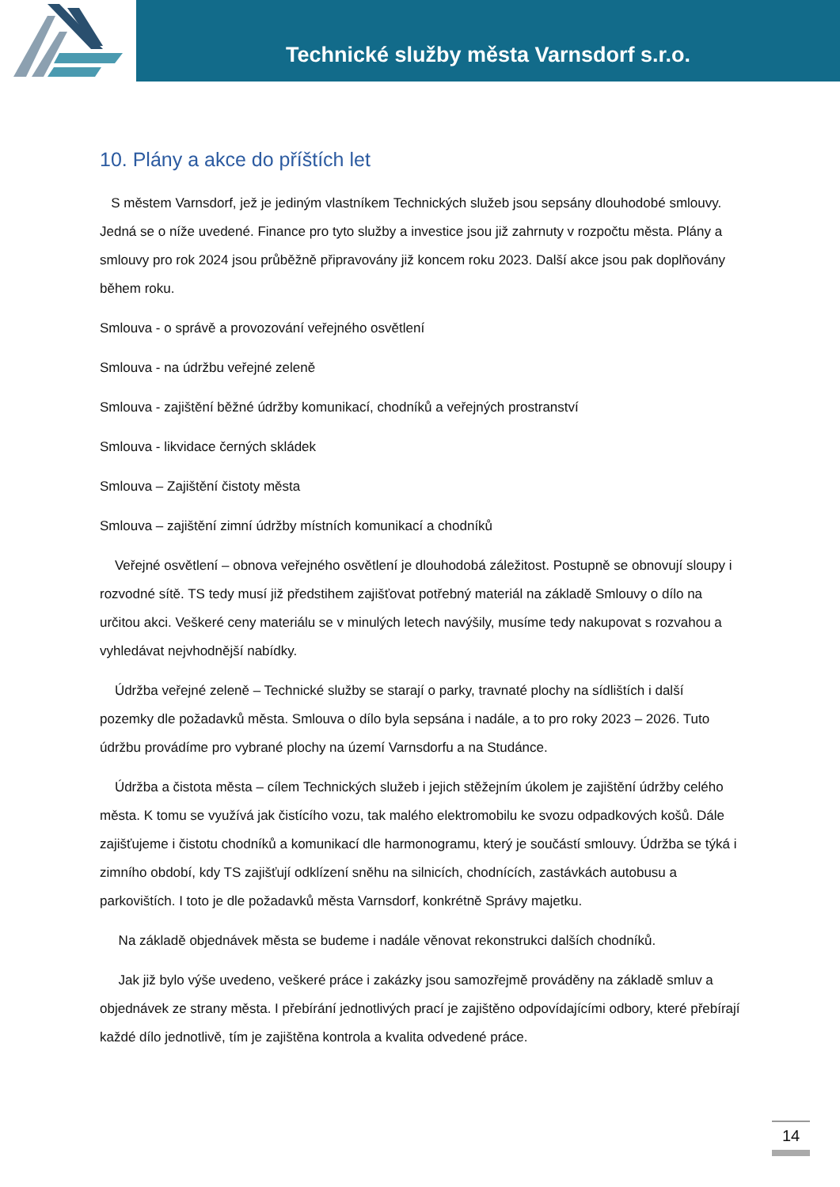Technické služby města Varnsdorf s.r.o.
10. Plány a akce do příštích let
S městem Varnsdorf, jež je jediným vlastníkem Technických služeb jsou sepsány dlouhodobé smlouvy. Jedná se o níže uvedené. Finance pro tyto služby a investice jsou již zahrnuty v rozpočtu města. Plány a smlouvy pro rok 2024 jsou průběžně připravovány již koncem roku 2023. Další akce jsou pak doplňovány během roku.
Smlouva - o správě a provozování veřejného osvětlení
Smlouva - na údržbu veřejné zeleně
Smlouva - zajištění běžné údržby komunikací, chodníků a veřejných prostranství
Smlouva - likvidace černých skládek
Smlouva – Zajištění čistoty města
Smlouva – zajištění zimní údržby místních komunikací a chodníků
Veřejné osvětlení – obnova veřejného osvětlení je dlouhodobá záležitost. Postupně se obnovují sloupy i rozvodné sítě. TS tedy musí již předstihem zajišťovat potřebný materiál na základě Smlouvy o dílo na určitou akci. Veškeré ceny materiálu se v minulých letech navýšily, musíme tedy nakupovat s rozvahou a vyhledávat nejvhodnější nabídky.
Údržba veřejné zeleně – Technické služby se starají o parky, travnaté plochy na sídlištích i další pozemky dle požadavků města. Smlouva o dílo byla sepsána i nadále, a to pro roky 2023 – 2026. Tuto údržbu provádíme pro vybrané plochy na území Varnsdorfu a na Studánce.
Údržba a čistota města – cílem Technických služeb i jejich stěžejním úkolem je zajištění údržby celého města. K tomu se využívá jak čistícího vozu, tak malého elektromobilu ke svozu odpadkových košů. Dále zajišťujeme i čistotu chodníků a komunikací dle harmonogramu, který je součástí smlouvy. Údržba se týká i zimního období, kdy TS zajišťují odklízení sněhu na silnicích, chodnících, zastávkách autobusu a parkovištích. I toto je dle požadavků města Varnsdorf, konkrétně Správy majetku.
Na základě objednávek města se budeme i nadále věnovat rekonstrukci dalších chodníků.
Jak již bylo výše uvedeno, veškeré práce i zakázky jsou samozřejmě prováděny na základě smluv a objednávek ze strany města. I přebírání jednotlivých prací je zajištěno odpovídajícími odbory, které přebírají každé dílo jednotlivě, tím je zajištěna kontrola a kvalita odvedené práce.
14